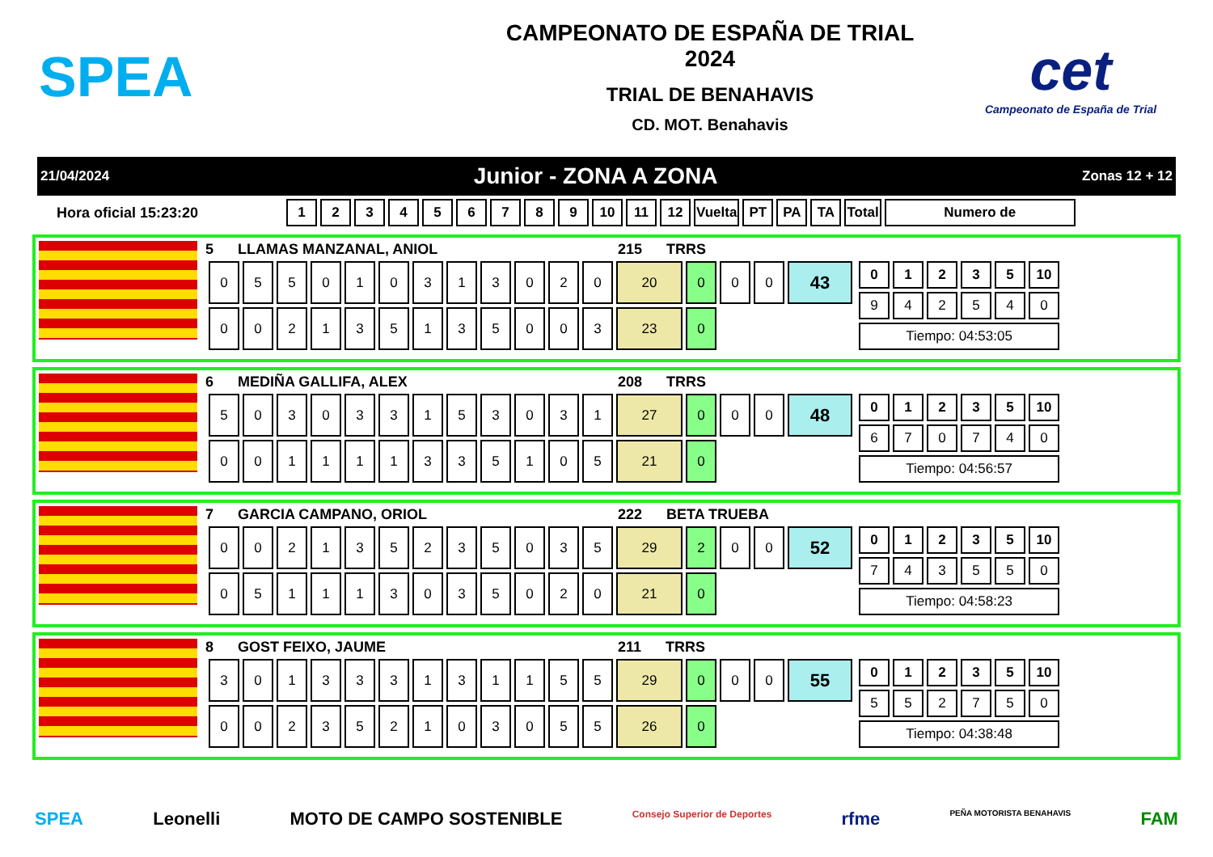SPEA
CAMPEONATO DE ESPAÑA DE TRIAL 2024
TRIAL DE BENAHAVIS
CD. MOT. Benahavis
cet
Campeonato de España de Trial
21/04/2024 Junior - ZONA A ZONA Zonas 12 + 12
Hora oficial 15:23:20
| 1 | 2 | 3 | 4 | 5 | 6 | 7 | 8 | 9 | 10 | 11 | 12 | Vuelta | PT | PA | TA | Total | Numero de |
| --- | --- | --- | --- | --- | --- | --- | --- | --- | --- | --- | --- | --- | --- | --- | --- | --- | --- |
5 LLAMAS MANZANAL, ANIOL 215 TRRS
| 0 | 5 | 5 | 0 | 1 | 0 | 3 | 1 | 3 | 0 | 2 | 0 | 20 | 0 | 0 | 0 | 43 |
| 0 | 0 | 2 | 1 | 3 | 5 | 1 | 3 | 5 | 0 | 0 | 3 | 23 | 0 | | | |
| 0 | 1 | 2 | 3 | 5 | 10 |
| --- | --- | --- | --- | --- | --- |
| 9 | 4 | 2 | 5 | 4 | 0 |
| Tiempo: 04:53:05 | | | | | |
6 MEDIÑA GALLIFA, ALEX 208 TRRS
| 5 | 0 | 3 | 0 | 3 | 3 | 1 | 5 | 3 | 0 | 3 | 1 | 27 | 0 | 0 | 0 | 48 |
| 0 | 0 | 1 | 1 | 1 | 1 | 3 | 3 | 5 | 1 | 0 | 5 | 21 | 0 | | | |
| 0 | 1 | 2 | 3 | 5 | 10 |
| --- | --- | --- | --- | --- | --- |
| 6 | 7 | 0 | 7 | 4 | 0 |
| Tiempo: 04:56:57 | | | | | |
7 GARCIA CAMPANO, ORIOL 222 BETA TRUEBA
| 0 | 0 | 2 | 1 | 3 | 5 | 2 | 3 | 5 | 0 | 3 | 5 | 29 | 2 | 0 | 0 | 52 |
| 0 | 5 | 1 | 1 | 1 | 3 | 0 | 3 | 5 | 0 | 2 | 0 | 21 | 0 | | | |
| 0 | 1 | 2 | 3 | 5 | 10 |
| --- | --- | --- | --- | --- | --- |
| 7 | 4 | 3 | 5 | 5 | 0 |
| Tiempo: 04:58:23 | | | | | |
8 GOST FEIXO, JAUME 211 TRRS
| 3 | 0 | 1 | 3 | 3 | 3 | 1 | 3 | 1 | 1 | 5 | 5 | 29 | 0 | 0 | 0 | 55 |
| 0 | 0 | 2 | 3 | 5 | 2 | 1 | 0 | 3 | 0 | 5 | 5 | 26 | 0 | | | |
| 0 | 1 | 2 | 3 | 5 | 10 |
| --- | --- | --- | --- | --- | --- |
| 5 | 5 | 2 | 7 | 5 | 0 |
| Tiempo: 04:38:48 | | | | | |
SPEA Leonelli MOTO DE CAMPO SOSTENIBLE Consejo Superior de Deportes rfme PEÑA MOTORISTA BENAHAVIS FAM